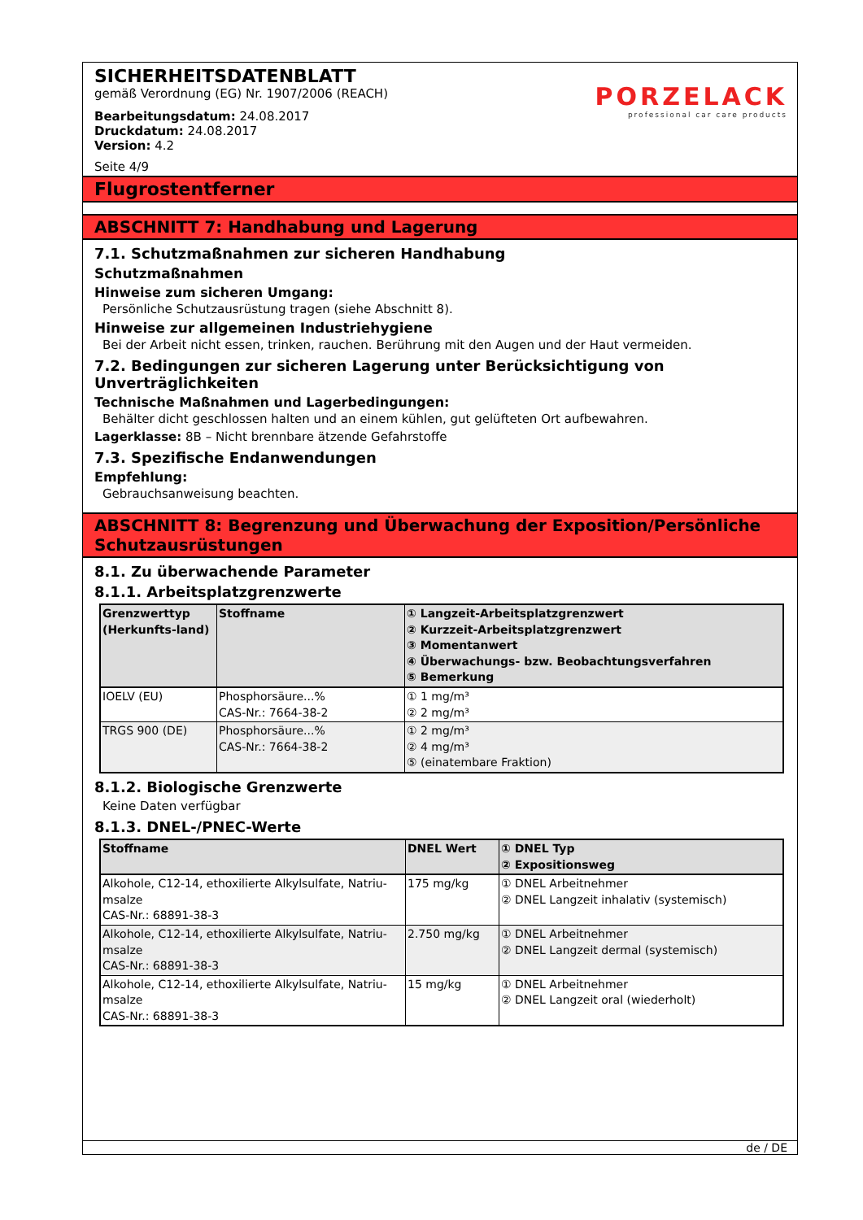SICHERHEITSDATENBLATT
gemäß Verordnung (EG) Nr. 1907/2006 (REACH)
Bearbeitungsdatum: 24.08.2017
Druckdatum: 24.08.2017
Version: 4.2
Seite 4/9
PORZELACK
professional car care products
Flugrostentferner
ABSCHNITT 7: Handhabung und Lagerung
7.1. Schutzmaßnahmen zur sicheren Handhabung
Schutzmaßnahmen
Hinweise zum sicheren Umgang:
Persönliche Schutzausrüstung tragen (siehe Abschnitt 8).
Hinweise zur allgemeinen Industriehygiene
Bei der Arbeit nicht essen, trinken, rauchen. Berührung mit den Augen und der Haut vermeiden.
7.2. Bedingungen zur sicheren Lagerung unter Berücksichtigung von Unverträglichkeiten
Technische Maßnahmen und Lagerbedingungen:
Behälter dicht geschlossen halten und an einem kühlen, gut gelüfteten Ort aufbewahren.
Lagerklasse: 8B – Nicht brennbare ätzende Gefahrstoffe
7.3. Spezifische Endanwendungen
Empfehlung:
Gebrauchsanweisung beachten.
ABSCHNITT 8: Begrenzung und Überwachung der Exposition/Persönliche Schutzausrüstungen
8.1. Zu überwachende Parameter
8.1.1. Arbeitsplatzgrenzwerte
| Grenzwerttyp (Herkunfts-land) | Stoffname | ① Langzeit-Arbeitsplatzgrenzwert ② Kurzzeit-Arbeitsplatzgrenzwert ③ Momentanwert ④ Überwachungs- bzw. Beobachtungsverfahren ⑤ Bemerkung |
| --- | --- | --- |
| IOELV (EU) | Phosphorsäure...% CAS-Nr.: 7664-38-2 | ① 1 mg/m³ ② 2 mg/m³ |
| TRGS 900 (DE) | Phosphorsäure...% CAS-Nr.: 7664-38-2 | ① 2 mg/m³ ② 4 mg/m³ ⑤ (einatembare Fraktion) |
8.1.2. Biologische Grenzwerte
Keine Daten verfügbar
8.1.3. DNEL-/PNEC-Werte
| Stoffname | DNEL Wert | ① DNEL Typ ② Expositionsweg |
| --- | --- | --- |
| Alkohole, C12-14, ethoxilierte Alkylsulfate, Natriu-msalze CAS-Nr.: 68891-38-3 | 175 mg/kg | ① DNEL Arbeitnehmer ② DNEL Langzeit inhalativ (systemisch) |
| Alkohole, C12-14, ethoxilierte Alkylsulfate, Natriu-msalze CAS-Nr.: 68891-38-3 | 2.750 mg/kg | ① DNEL Arbeitnehmer ② DNEL Langzeit dermal (systemisch) |
| Alkohole, C12-14, ethoxilierte Alkylsulfate, Natriu-msalze CAS-Nr.: 68891-38-3 | 15 mg/kg | ① DNEL Arbeitnehmer ② DNEL Langzeit oral (wiederholt) |
de / DE